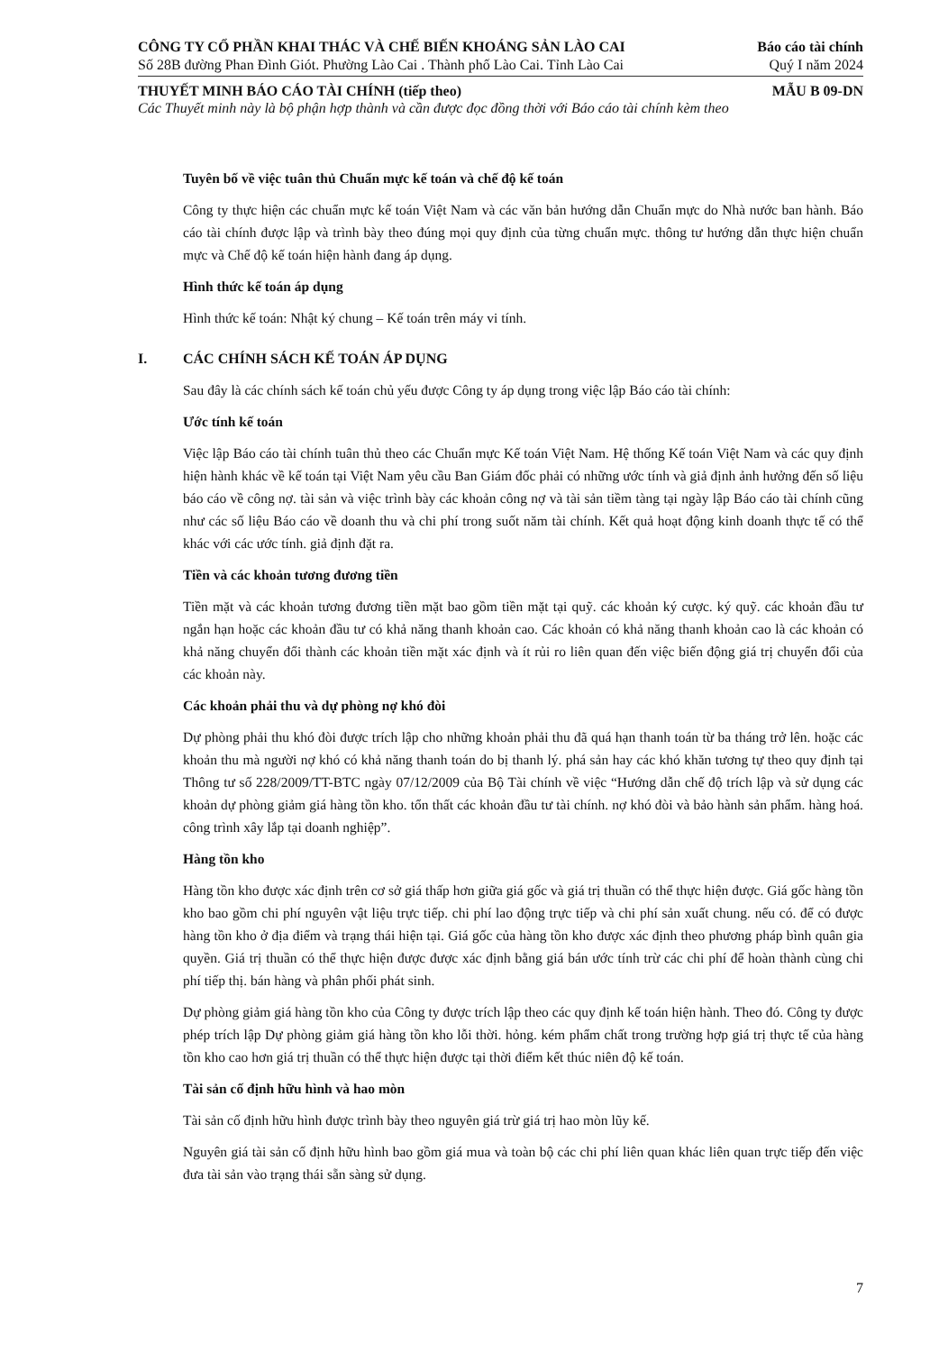CÔNG TY CỔ PHẦN KHAI THÁC VÀ CHẾ BIẾN KHOÁNG SẢN LÀO CAI
Số 28B đường Phan Đình Giót. Phường Lào Cai . Thành phố Lào Cai. Tỉnh Lào Cai
Báo cáo tài chính
Quý I năm 2024
THUYẾT MINH BÁO CÁO TÀI CHÍNH (tiếp theo)
MẪU B 09-DN
Các Thuyết minh này là bộ phận hợp thành và cần được đọc đồng thời với Báo cáo tài chính kèm theo
Tuyên bố về việc tuân thủ Chuẩn mực kế toán và chế độ kế toán
Công ty thực hiện các chuẩn mực kế toán Việt Nam và các văn bản hướng dẫn Chuẩn mực do Nhà nước ban hành. Báo cáo tài chính được lập và trình bày theo đúng mọi quy định của từng chuẩn mực. thông tư hướng dẫn thực hiện chuẩn mực và Chế độ kế toán hiện hành đang áp dụng.
Hình thức kế toán áp dụng
Hình thức kế toán: Nhật ký chung – Kế toán trên máy vi tính.
I. CÁC CHÍNH SÁCH KẾ TOÁN ÁP DỤNG
Sau đây là các chính sách kế toán chủ yếu được Công ty áp dụng trong việc lập Báo cáo tài chính:
Ước tính kế toán
Việc lập Báo cáo tài chính tuân thủ theo các Chuẩn mực Kế toán Việt Nam. Hệ thống Kế toán Việt Nam và các quy định hiện hành khác về kế toán tại Việt Nam yêu cầu Ban Giám đốc phải có những ước tính và giả định ảnh hưởng đến số liệu báo cáo về công nợ. tài sản và việc trình bày các khoản công nợ và tài sản tiềm tàng tại ngày lập Báo cáo tài chính cũng như các số liệu Báo cáo về doanh thu và chi phí trong suốt năm tài chính. Kết quả hoạt động kinh doanh thực tế có thể khác với các ước tính. giả định đặt ra.
Tiền và các khoản tương đương tiền
Tiền mặt và các khoản tương đương tiền mặt bao gồm tiền mặt tại quỹ. các khoản ký cược. ký quỹ. các khoản đầu tư ngắn hạn hoặc các khoản đầu tư có khả năng thanh khoản cao. Các khoản có khả năng thanh khoản cao là các khoản có khả năng chuyển đổi thành các khoản tiền mặt xác định và ít rủi ro liên quan đến việc biến động giá trị chuyển đổi của các khoản này.
Các khoản phải thu và dự phòng nợ khó đòi
Dự phòng phải thu khó đòi được trích lập cho những khoản phải thu đã quá hạn thanh toán từ ba tháng trở lên. hoặc các khoản thu mà người nợ khó có khả năng thanh toán do bị thanh lý. phá sản hay các khó khăn tương tự theo quy định tại Thông tư số 228/2009/TT-BTC ngày 07/12/2009 của Bộ Tài chính về việc “Hướng dẫn chế độ trích lập và sử dụng các khoản dự phòng giảm giá hàng tồn kho. tổn thất các khoản đầu tư tài chính. nợ khó đòi và bảo hành sản phẩm. hàng hoá. công trình xây lắp tại doanh nghiệp”.
Hàng tồn kho
Hàng tồn kho được xác định trên cơ sở giá thấp hơn giữa giá gốc và giá trị thuần có thể thực hiện được. Giá gốc hàng tồn kho bao gồm chi phí nguyên vật liệu trực tiếp. chi phí lao động trực tiếp và chi phí sản xuất chung. nếu có. để có được hàng tồn kho ở địa điểm và trạng thái hiện tại. Giá gốc của hàng tồn kho được xác định theo phương pháp bình quân gia quyền. Giá trị thuần có thể thực hiện được được xác định bằng giá bán ước tính trừ các chi phí để hoàn thành cùng chi phí tiếp thị. bán hàng và phân phối phát sinh.
Dự phòng giảm giá hàng tồn kho của Công ty được trích lập theo các quy định kế toán hiện hành. Theo đó. Công ty được phép trích lập Dự phòng giảm giá hàng tồn kho lỗi thời. hỏng. kém phẩm chất trong trường hợp giá trị thực tế của hàng tồn kho cao hơn giá trị thuần có thể thực hiện được tại thời điểm kết thúc niên độ kế toán.
Tài sản cố định hữu hình và hao mòn
Tài sản cố định hữu hình được trình bày theo nguyên giá trừ giá trị hao mòn lũy kế.
Nguyên giá tài sản cố định hữu hình bao gồm giá mua và toàn bộ các chi phí liên quan khác liên quan trực tiếp đến việc đưa tài sản vào trạng thái sẵn sàng sử dụng.
7